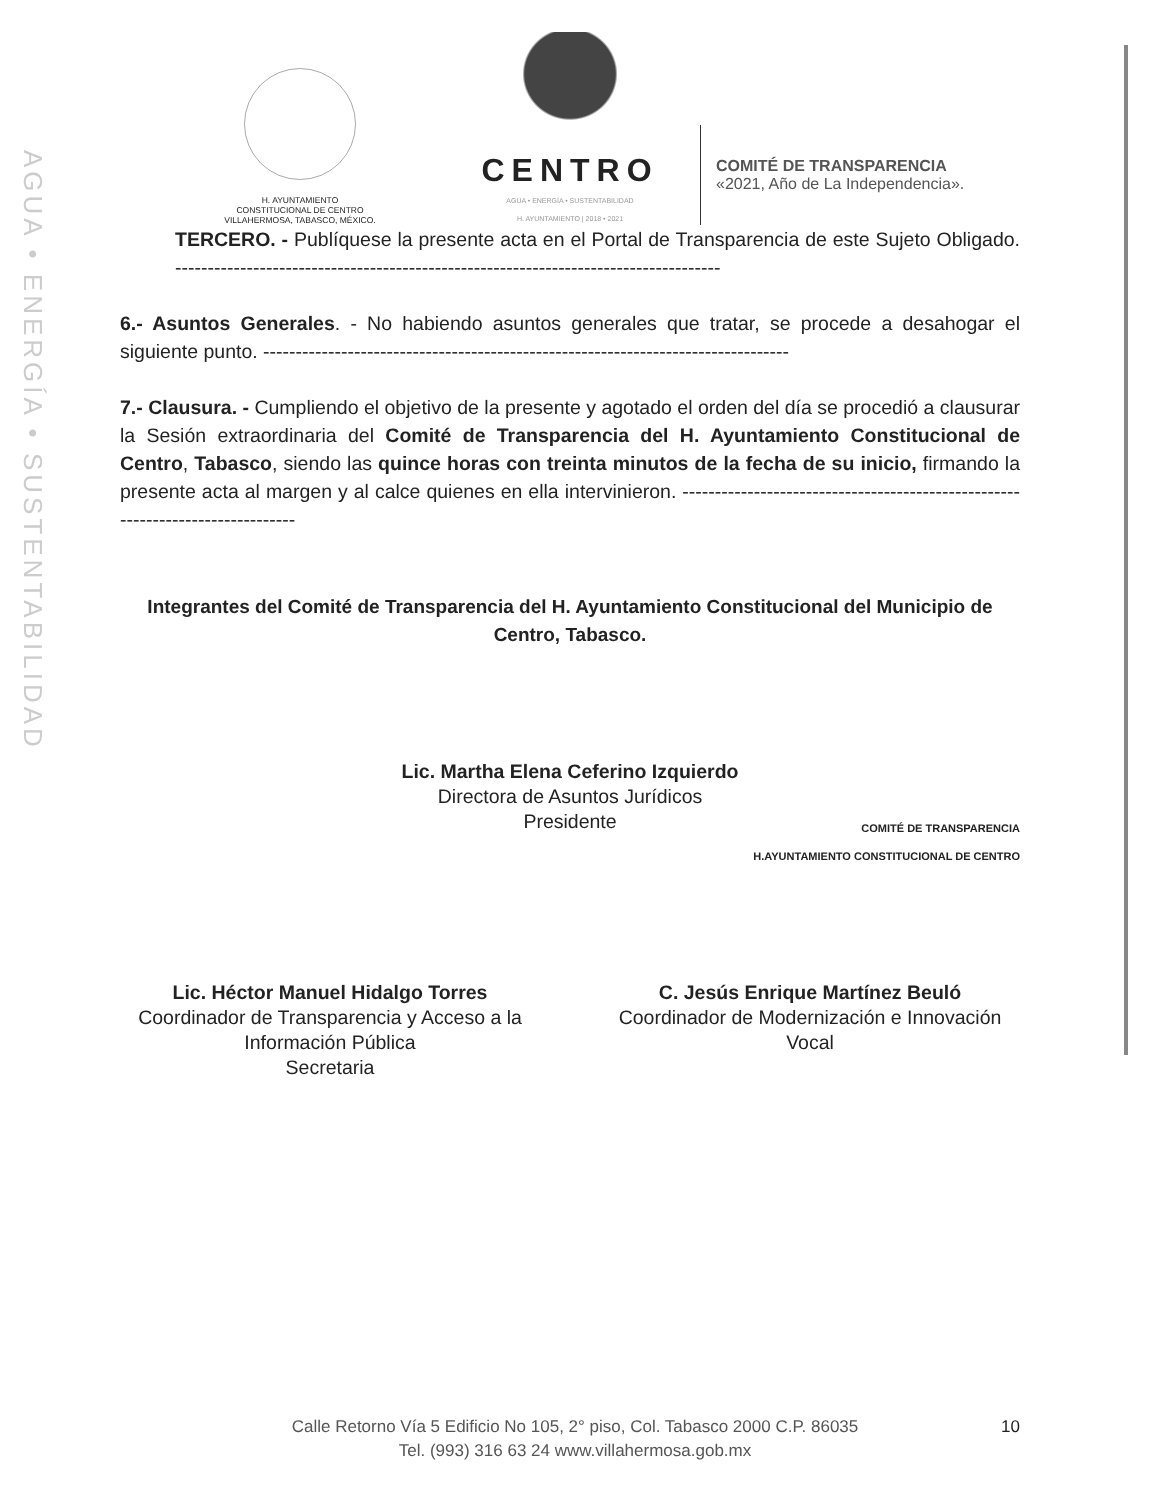AGUA • ENERGÍA • SUSTENTABILIDAD
H. AYUNTAMIENTO
CONSTITUCIONAL DE CENTRO
VILLAHERMOSA, TABASCO, MÉXICO.
CENTRO
AGUA • ENERGÍA • SUSTENTABILIDAD
H. AYUNTAMIENTO | 2018 • 2021
COMITÉ DE TRANSPARENCIA
«2021, Año de La Independencia».
TERCERO. - Publíquese la presente acta en el Portal de Transparencia de este Sujeto Obligado. ------------------------------------------------------------------------------------
6.- Asuntos Generales. - No habiendo asuntos generales que tratar, se procede a desahogar el siguiente punto. ---------------------------------------------------------------------------------
7.- Clausura. - Cumpliendo el objetivo de la presente y agotado el orden del día se procedió a clausurar la Sesión extraordinaria del Comité de Transparencia del H. Ayuntamiento Constitucional de Centro, Tabasco, siendo las quince horas con treinta minutos de la fecha de su inicio, firmando la presente acta al margen y al calce quienes en ella intervinieron. -------------------------------------------------------------------------------
Integrantes del Comité de Transparencia del H. Ayuntamiento Constitucional del Municipio de Centro, Tabasco.
Lic. Martha Elena Ceferino Izquierdo
Directora de Asuntos Jurídicos
Presidente
COMITÉ DE TRANSPARENCIA
H.AYUNTAMIENTO CONSTITUCIONAL DE CENTRO
Lic. Héctor Manuel Hidalgo Torres
Coordinador de Transparencia y Acceso a la Información Pública
Secretaria
C. Jesús Enrique Martínez Beuló
Coordinador de Modernización e Innovación
Vocal
Calle Retorno Vía 5 Edificio No 105, 2° piso, Col. Tabasco 2000 C.P. 86035
Tel. (993) 316 63 24 www.villahermosa.gob.mx
10